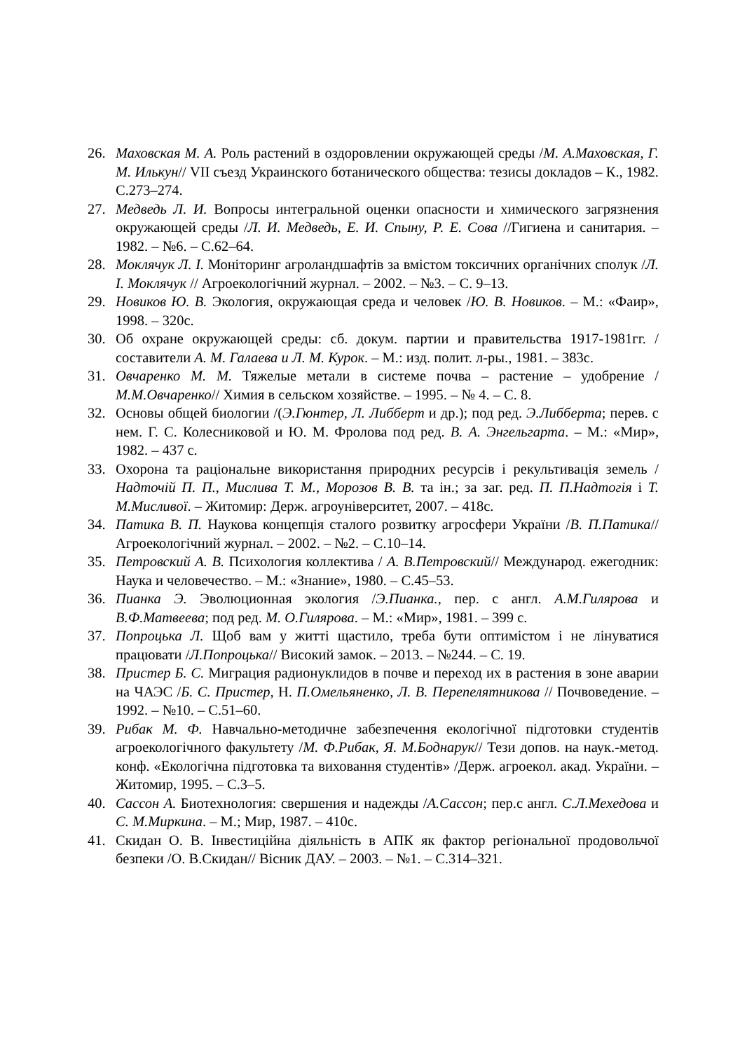26. Маховская М. А. Роль растений в оздоровлении окружающей среды /М. А.Маховская, Г. М. Илькун// VII съезд Украинского ботанического общества: тезисы докладов – К., 1982. С.273–274.
27. Медведь Л. И. Вопросы интегральной оценки опасности и химического загрязнения окружающей среды /Л. И. Медведь, Е. И. Спыну, Р. Е. Сова //Гигиена и санитария. – 1982. – №6. – С.62–64.
28. Моклячук Л. І. Моніторинг агроландшафтів за вмістом токсичних органічних сполук /Л. І. Моклячук // Агроекологічний журнал. – 2002. – №3. – С. 9–13.
29. Новиков Ю. В. Экология, окружающая среда и человек /Ю. В. Новиков. – М.: «Фаир», 1998. – 320с.
30. Об охране окружающей среды: сб. докум. партии и правительства 1917-1981гг. /составители А. М. Галаева и Л. М. Курок. – М.: изд. полит. л-ры., 1981. – 383с.
31. Овчаренко М. М. Тяжелые метали в системе почва – растение – удобрение /М.М.Овчаренко// Химия в сельском хозяйстве. – 1995. – № 4. – С. 8.
32. Основы общей биологии /(Э.Гюнтер, Л. Либберт и др.); под ред. Э.Либберта; перев. с нем. Г. С. Колесниковой и Ю. М. Фролова под ред. В. А. Энгельгарта. – М.: «Мир», 1982. – 437 с.
33. Охорона та раціональне використання природних ресурсів і рекультивація земель /Надточій П. П., Мислива Т. М., Морозов В. В. та ін.; за заг. ред. П. П.Надтогія і Т. М.Мисливої. – Житомир: Держ. агроуніверситет, 2007. – 418с.
34. Патика В. П. Наукова концепція сталого розвитку агросфери України /В. П.Патика// Агроекологічний журнал. – 2002. – №2. – С.10–14.
35. Петровский А. В. Психология коллектива / А. В.Петровский// Международ. ежегодник: Наука и человечество. – М.: «Знание», 1980. – С.45–53.
36. Пианка Э. Эволюционная экология /Э.Пианка., пер. с англ. А.М.Гилярова и В.Ф.Матвеева; под ред. М. О.Гилярова. – М.: «Мир», 1981. – 399 с.
37. Попроцька Л. Щоб вам у житті щастило, треба бути оптимістом і не лінуватися працювати /Л.Попроцька// Високий замок. – 2013. – №244. – С. 19.
38. Пристер Б. С. Миграция радионуклидов в почве и переход их в растения в зоне аварии на ЧАЭС /Б. С. Пристер, Н. П.Омельяненко, Л. В. Перепелятникова // Почвоведение. – 1992. – №10. – С.51–60.
39. Рибак М. Ф. Навчально-методичне забезпечення екологічної підготовки студентів агроекологічного факультету /М. Ф.Рибак, Я. М.Боднарук// Тези допов. на наук.-метод. конф. «Екологічна підготовка та виховання студентів» /Держ. агроекол. акад. України. – Житомир, 1995. – С.3–5.
40. Сассон А. Биотехнология: свершения и надежды /А.Сассон; пер.с англ. С.Л.Мехедова и С. М.Миркина. – М.; Мир, 1987. – 410с.
41. Скидан О. В. Інвестиційна діяльність в АПК як фактор регіональної продовольчої безпеки /О. В.Скидан// Вісник ДАУ. – 2003. – №1. – С.314–321.